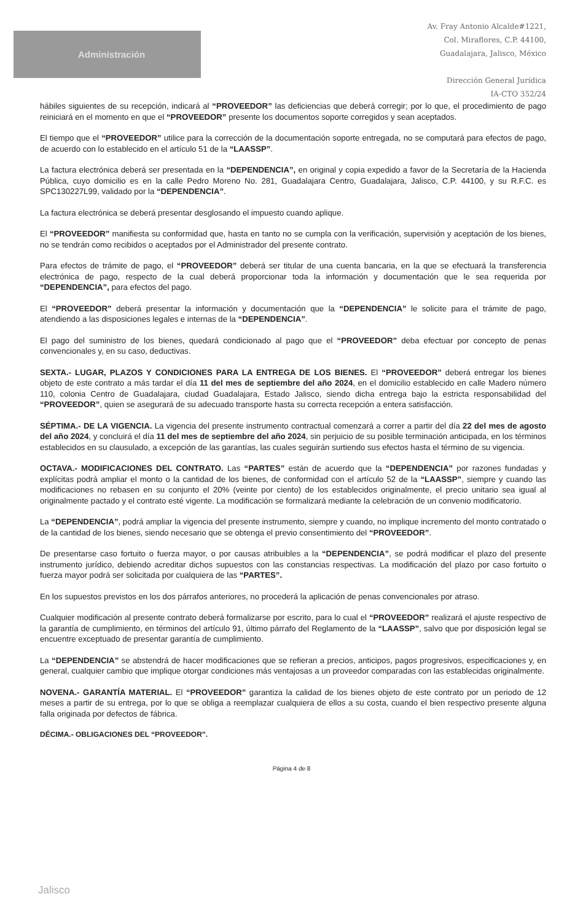Administración
Av. Fray Antonio Alcalde#1221,
Col. Miraflores, C.P. 44100,
Guadalajara, Jalisco, México
Dirección General Jurídica
IA-CTO 352/24
hábiles siguientes de su recepción, indicará al “PROVEEDOR” las deficiencias que deberá corregir; por lo que, el procedimiento de pago reiniciará en el momento en que el “PROVEEDOR” presente los documentos soporte corregidos y sean aceptados.
El tiempo que el “PROVEEDOR” utilice para la corrección de la documentación soporte entregada, no se computará para efectos de pago, de acuerdo con lo establecido en el artículo 51 de la “LAASSP”.
La factura electrónica deberá ser presentada en la “DEPENDENCIA”, en original y copia expedido a favor de la Secretaría de la Hacienda Pública, cuyo domicilio es en la calle Pedro Moreno No. 281, Guadalajara Centro, Guadalajara, Jalisco, C.P. 44100, y su R.F.C. es SPC130227L99, validado por la “DEPENDENCIA”.
La factura electrónica se deberá presentar desglosando el impuesto cuando aplique.
El “PROVEEDOR” manifiesta su conformidad que, hasta en tanto no se cumpla con la verificación, supervisión y aceptación de los bienes, no se tendrán como recibidos o aceptados por el Administrador del presente contrato.
Para efectos de trámite de pago, el “PROVEEDOR” deberá ser titular de una cuenta bancaria, en la que se efectuará la transferencia electrónica de pago, respecto de la cual deberá proporcionar toda la información y documentación que le sea requerida por “DEPENDENCIA”, para efectos del pago.
El “PROVEEDOR” deberá presentar la información y documentación que la “DEPENDENCIA” le solicite para el trámite de pago, atendiendo a las disposiciones legales e internas de la “DEPENDENCIA”.
El pago del suministro de los bienes, quedará condicionado al pago que el “PROVEEDOR” deba efectuar por concepto de penas convencionales y, en su caso, deductivas.
SEXTA.- LUGAR, PLAZOS Y CONDICIONES PARA LA ENTREGA DE LOS BIENES. El “PROVEEDOR” deberá entregar los bienes objeto de este contrato a más tardar el día 11 del mes de septiembre del año 2024, en el domicilio establecido en calle Madero número 110, colonia Centro de Guadalajara, ciudad Guadalajara, Estado Jalisco, siendo dicha entrega bajo la estricta responsabilidad del “PROVEEDOR”, quien se asegurará de su adecuado transporte hasta su correcta recepción a entera satisfacción.
SÉPTIMA.- DE LA VIGENCIA. La vigencia del presente instrumento contractual comenzará a correr a partir del día 22 del mes de agosto del año 2024, y concluirá el día 11 del mes de septiembre del año 2024, sin perjuicio de su posible terminación anticipada, en los términos establecidos en su clausulado, a excepción de las garantías, las cuales seguirán surtiendo sus efectos hasta el término de su vigencia.
OCTAVA.- MODIFICACIONES DEL CONTRATO. Las “PARTES” están de acuerdo que la “DEPENDENCIA” por razones fundadas y explícitas podrá ampliar el monto o la cantidad de los bienes, de conformidad con el artículo 52 de la “LAASSP”, siempre y cuando las modificaciones no rebasen en su conjunto el 20% (veinte por ciento) de los establecidos originalmente, el precio unitario sea igual al originalmente pactado y el contrato esté vigente. La modificación se formalizará mediante la celebración de un convenio modificatorio.
La “DEPENDENCIA”, podrá ampliar la vigencia del presente instrumento, siempre y cuando, no implique incremento del monto contratado o de la cantidad de los bienes, siendo necesario que se obtenga el previo consentimiento del “PROVEEDOR”.
De presentarse caso fortuito o fuerza mayor, o por causas atribuibles a la “DEPENDENCIA”, se podrá modificar el plazo del presente instrumento jurídico, debiendo acreditar dichos supuestos con las constancias respectivas. La modificación del plazo por caso fortuito o fuerza mayor podrá ser solicitada por cualquiera de las “PARTES”.
En los supuestos previstos en los dos párrafos anteriores, no procederá la aplicación de penas convencionales por atraso.
Cualquier modificación al presente contrato deberá formalizarse por escrito, para lo cual el “PROVEEDOR” realizará el ajuste respectivo de la garantía de cumplimiento, en términos del artículo 91, último párrafo del Reglamento de la “LAASSP”, salvo que por disposición legal se encuentre exceptuado de presentar garantía de cumplimiento.
La “DEPENDENCIA” se abstendrá de hacer modificaciones que se refieran a precios, anticipos, pagos progresivos, especificaciones y, en general, cualquier cambio que implique otorgar condiciones más ventajosas a un proveedor comparadas con las establecidas originalmente.
NOVENA.- GARANTÍA MATERIAL. El “PROVEEDOR” garantiza la calidad de los bienes objeto de este contrato por un periodo de 12 meses a partir de su entrega, por lo que se obliga a reemplazar cualquiera de ellos a su costa, cuando el bien respectivo presente alguna falla originada por defectos de fábrica.
DÉCIMA.- OBLIGACIONES DEL “PROVEEDOR”.
Página 4 de 8
Jalisco